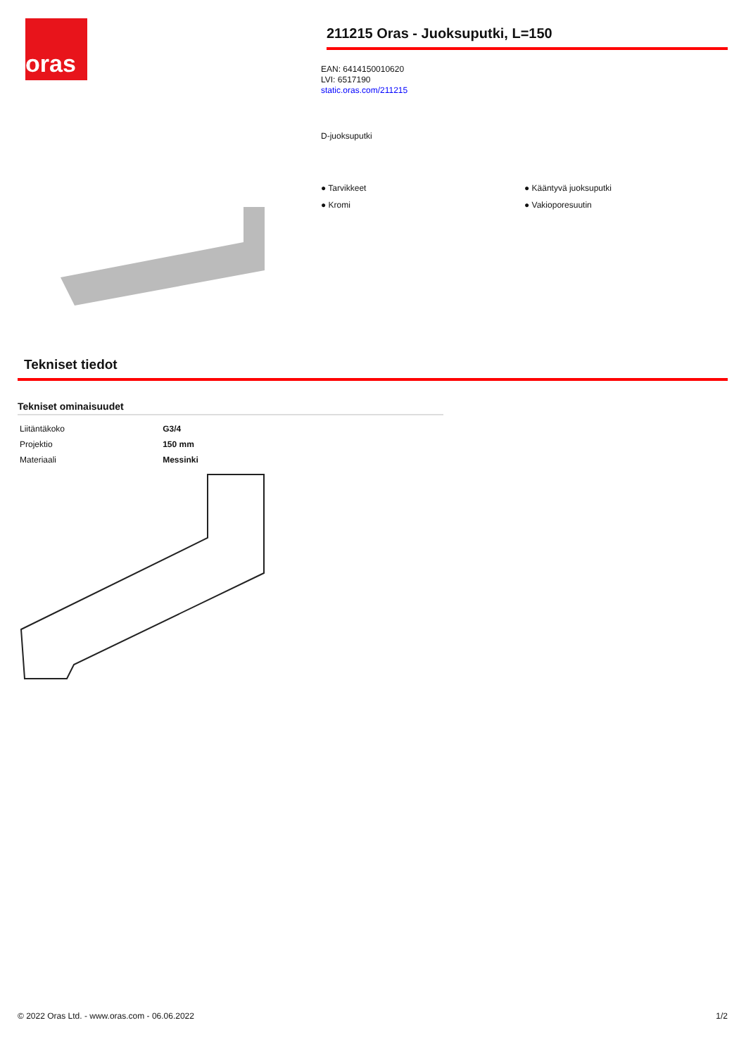oras
211215 Oras - Juoksuputki, L=150
EAN: 6414150010620
LVI: 6517190
static.oras.com/211215
D-juoksuputki
● Tarvikkeet
● Kääntyvä juoksuputki
● Kromi
● Vakioporesuutin
Tekniset tiedot
Tekniset ominaisuudet
| Liitäntäkoko | G3/4 |
| Projektio | 150 mm |
| Materiaali | Messinki |
© 2022 Oras Ltd. - www.oras.com - 06.06.2022 1/2